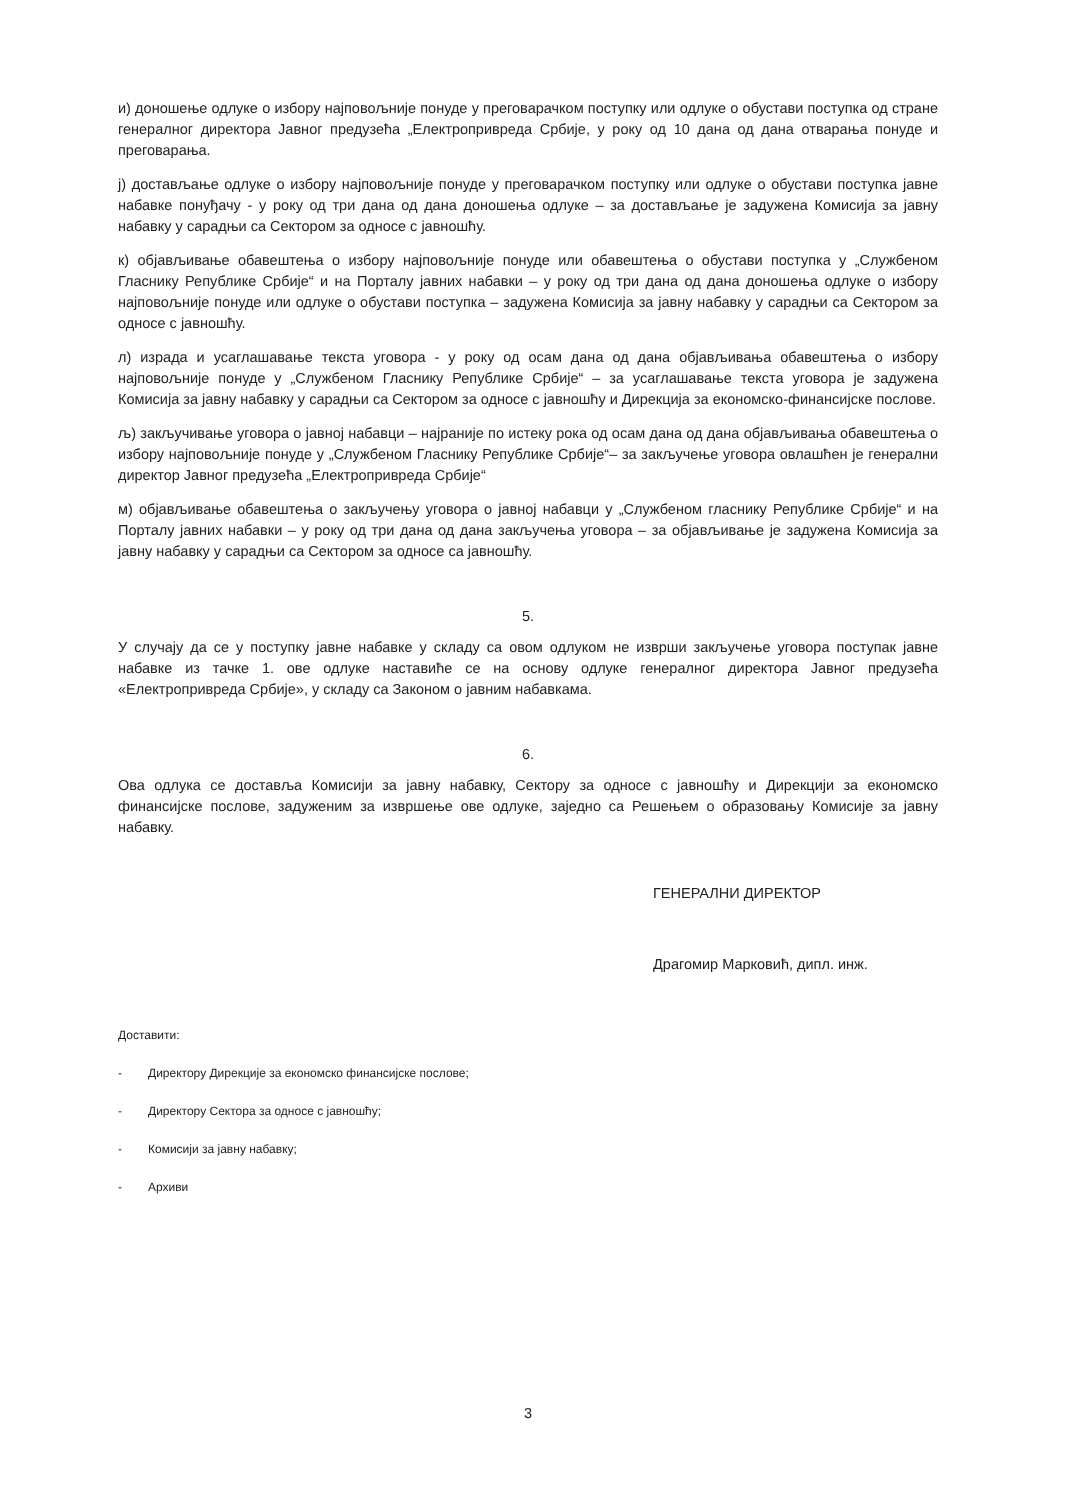и) доношење одлуке о избору најповољније понуде у преговарачком поступку или одлуке о обустави поступка од стране генералног директора Јавног предузећа „Електропривреда Србије, у року од 10 дана од дана отварања понуде и преговарања.
ј) достављање одлуке о избору најповољније понуде у преговарачком поступку или одлуке о обустави поступка јавне набавке понуђачу - у року од три дана од дана доношења одлуке – за достављање је задужена Комисија за јавну набавку у сарадњи са Сектором за односе с јавношћу.
к) објављивање обавештења о избору најповољније понуде или обавештења о обустави поступка у „Службеном Гласнику Републике Србије“ и на Порталу јавних набавки – у року од три дана од дана доношења одлуке о избору најповољније понуде или одлуке о обустави поступка – задужена Комисија за јавну набавку у сарадњи са Сектором за односе с јавношћу.
л) израда и усаглашавање текста уговора - у року од осам дана од дана објављивања обавештења о избору најповољније понуде у „Службеном Гласнику Републике Србије“ – за усаглашавање текста уговора је задужена Комисија за јавну набавку у сарадњи са Сектором за односе с јавношћу и Дирекција за економско-финансијске послове.
љ) закључивање уговора о јавној набавци – најраније по истеку рока од осам дана од дана објављивања обавештења о избору најповољније понуде у „Службеном Гласнику Републике Србије“– за закључење уговора овлашћен је генерални директор Јавног предузећа „Електропривреда Србије“
м) објављивање обавештења о закључењу уговора о јавној набавци у „Службеном гласнику Републике Србије“ и на Порталу јавних набавки – у року од три дана од дана закључења уговора – за објављивање је задужена Комисија за јавну набавку у сарадњи са Сектором за односе са јавношћу.
5.
У случају да се у поступку јавне набавке у складу са овом одлуком не изврши закључење уговора поступак јавне набавке из тачке 1. ове одлуке наставиће се на основу одлуке генералног директора Јавног предузећа «Електропривреда Србије», у складу са Законом о јавним набавкама.
6.
Ова одлука се доставља Комисији за јавну набавку, Сектору за односе с јавношћу и Дирекцији за економско финансијске послове, задуженим за извршење ове одлуке, заједно са Решењем о образовању Комисије за јавну набавку.
ГЕНЕРАЛНИ ДИРЕКТОР
Драгомир Марковић, дипл. инж.
Доставити:
- Директору Дирекције за економско финансијске послове;
- Директору Сектора за односе с јавношћу;
- Комисији за јавну набавку;
- Архиви
3